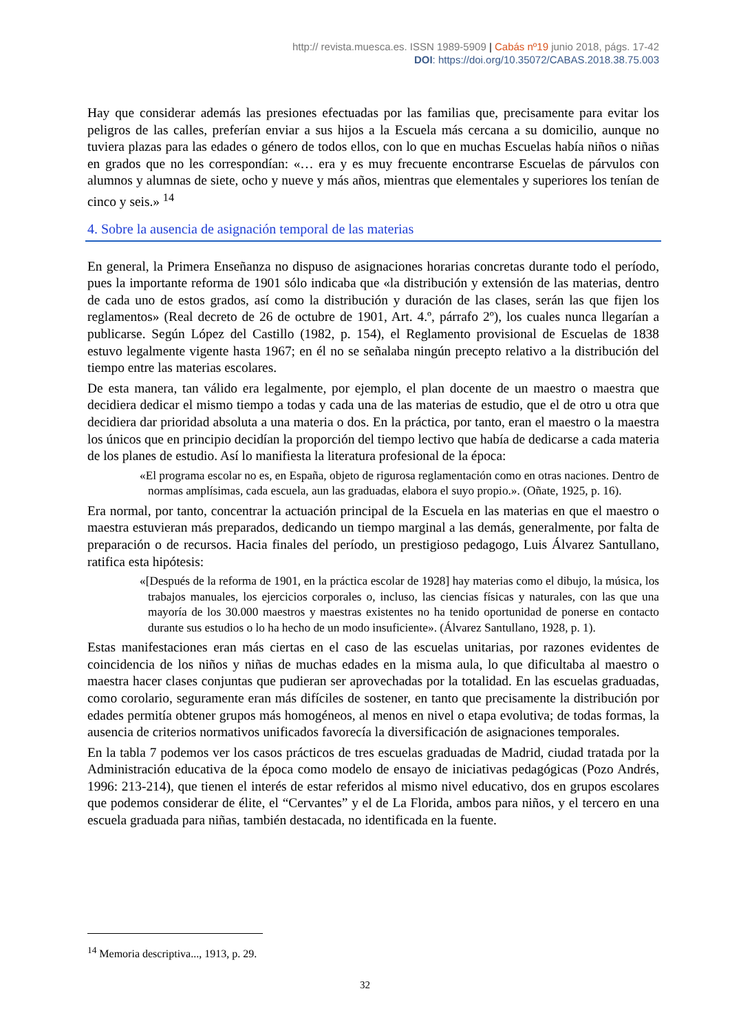http:// revista.muesca.es. ISSN 1989-5909 | Cabás nº19 junio 2018, págs. 17-42
DOI: https://doi.org/10.35072/CABAS.2018.38.75.003
Hay que considerar además las presiones efectuadas por las familias que, precisamente para evitar los peligros de las calles, preferían enviar a sus hijos a la Escuela más cercana a su domicilio, aunque no tuviera plazas para las edades o género de todos ellos, con lo que en muchas Escuelas había niños o niñas en grados que no les correspondían: «… era y es muy frecuente encontrarse Escuelas de párvulos con alumnos y alumnas de siete, ocho y nueve y más años, mientras que elementales y superiores los tenían de cinco y seis.» <sup>14</sup>
4. Sobre la ausencia de asignación temporal de las materias
En general, la Primera Enseñanza no dispuso de asignaciones horarias concretas durante todo el período, pues la importante reforma de 1901 sólo indicaba que «la distribución y extensión de las materias, dentro de cada uno de estos grados, así como la distribución y duración de las clases, serán las que fijen los reglamentos» (Real decreto de 26 de octubre de 1901, Art. 4.º, párrafo 2º), los cuales nunca llegarían a publicarse. Según López del Castillo (1982, p. 154), el Reglamento provisional de Escuelas de 1838 estuvo legalmente vigente hasta 1967; en él no se señalaba ningún precepto relativo a la distribución del tiempo entre las materias escolares.
De esta manera, tan válido era legalmente, por ejemplo, el plan docente de un maestro o maestra que decidiera dedicar el mismo tiempo a todas y cada una de las materias de estudio, que el de otro u otra que decidiera dar prioridad absoluta a una materia o dos. En la práctica, por tanto, eran el maestro o la maestra los únicos que en principio decidían la proporción del tiempo lectivo que había de dedicarse a cada materia de los planes de estudio. Así lo manifiesta la literatura profesional de la época:
«El programa escolar no es, en España, objeto de rigurosa reglamentación como en otras naciones. Dentro de normas amplísimas, cada escuela, aun las graduadas, elabora el suyo propio.». (Oñate, 1925, p. 16).
Era normal, por tanto, concentrar la actuación principal de la Escuela en las materias en que el maestro o maestra estuvieran más preparados, dedicando un tiempo marginal a las demás, generalmente, por falta de preparación o de recursos. Hacia finales del período, un prestigioso pedagogo, Luis Álvarez Santullano, ratifica esta hipótesis:
«[Después de la reforma de 1901, en la práctica escolar de 1928] hay materias como el dibujo, la música, los trabajos manuales, los ejercicios corporales o, incluso, las ciencias físicas y naturales, con las que una mayoría de los 30.000 maestros y maestras existentes no ha tenido oportunidad de ponerse en contacto durante sus estudios o lo ha hecho de un modo insuficiente». (Álvarez Santullano, 1928, p. 1).
Estas manifestaciones eran más ciertas en el caso de las escuelas unitarias, por razones evidentes de coincidencia de los niños y niñas de muchas edades en la misma aula, lo que dificultaba al maestro o maestra hacer clases conjuntas que pudieran ser aprovechadas por la totalidad. En las escuelas graduadas, como corolario, seguramente eran más difíciles de sostener, en tanto que precisamente la distribución por edades permitía obtener grupos más homogéneos, al menos en nivel o etapa evolutiva; de todas formas, la ausencia de criterios normativos unificados favorecía la diversificación de asignaciones temporales.
En la tabla 7 podemos ver los casos prácticos de tres escuelas graduadas de Madrid, ciudad tratada por la Administración educativa de la época como modelo de ensayo de iniciativas pedagógicas (Pozo Andrés, 1996: 213-214), que tienen el interés de estar referidos al mismo nivel educativo, dos en grupos escolares que podemos considerar de élite, el “Cervantes” y el de La Florida, ambos para niños, y el tercero en una escuela graduada para niñas, también destacada, no identificada en la fuente.
<sup>14</sup> Memoria descriptiva..., 1913, p. 29.
32